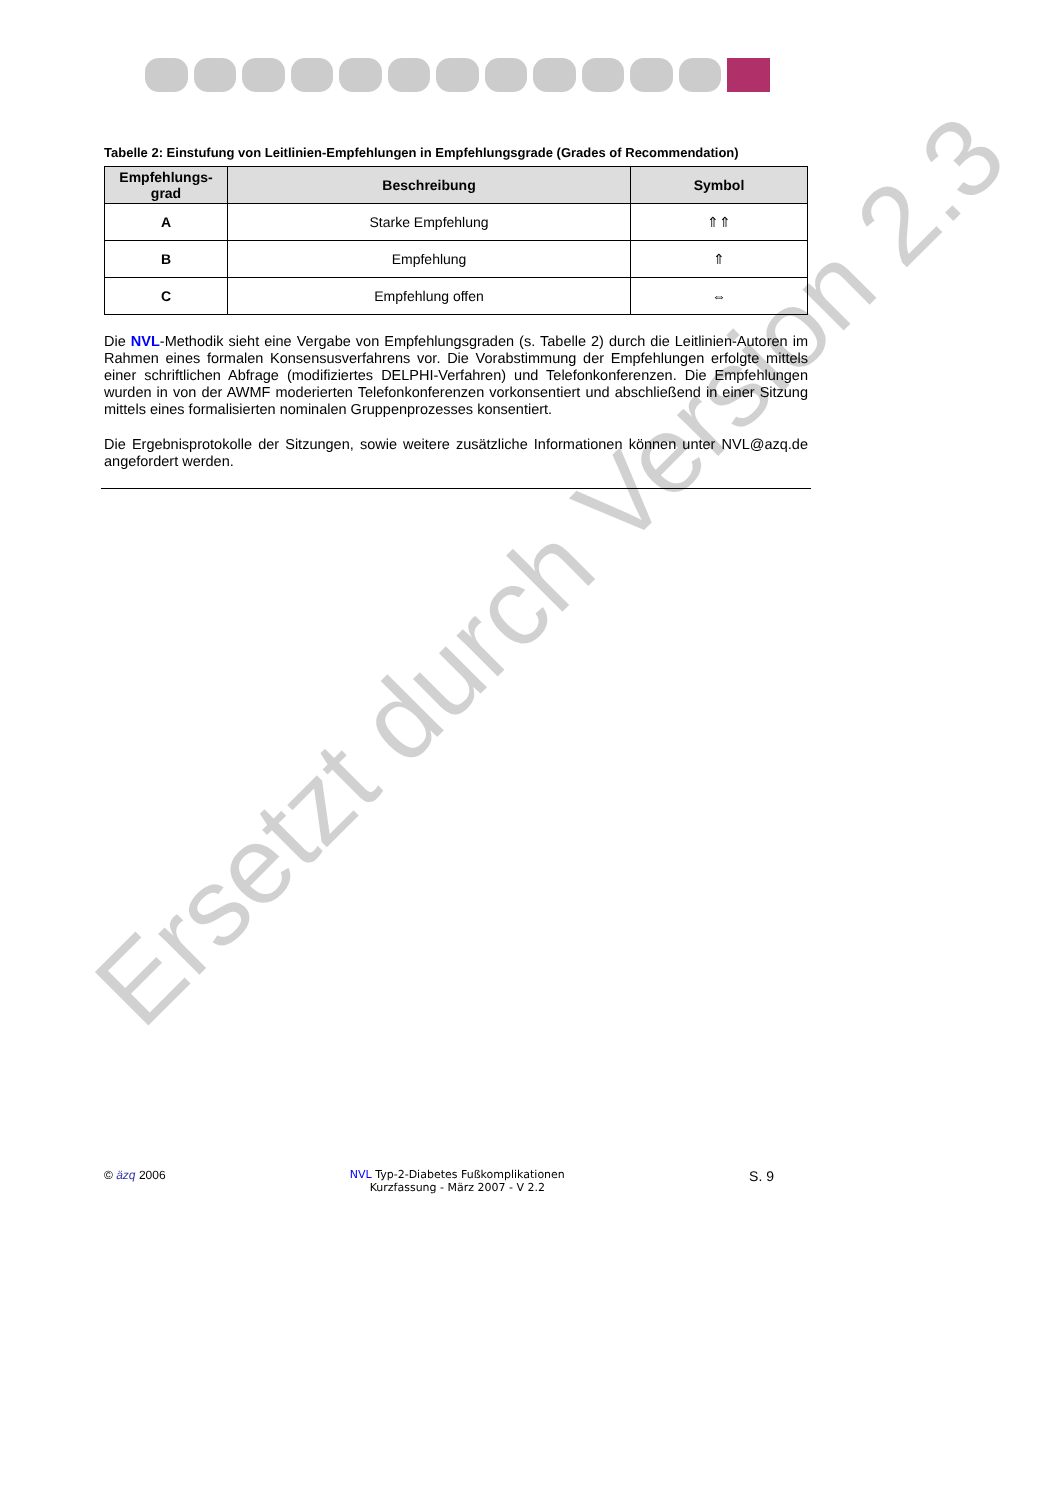Tabelle 2: Einstufung von Leitlinien-Empfehlungen in Empfehlungsgrade (Grades of Recommendation)
| Empfehlungs-grad | Beschreibung | Symbol |
| --- | --- | --- |
| A | Starke Empfehlung | ⇑⇑ |
| B | Empfehlung | ⇑ |
| C | Empfehlung offen | ⇔ |
Die NVL-Methodik sieht eine Vergabe von Empfehlungsgraden (s. Tabelle 2) durch die Leitlinien-Autoren im Rahmen eines formalen Konsensusverfahrens vor. Die Vorabstimmung der Empfehlungen erfolgte mittels einer schriftlichen Abfrage (modifiziertes DELPHI-Verfahren) und Telefonkonferenzen. Die Empfehlungen wurden in von der AWMF moderierten Telefonkonferenzen vorkonsentiert und abschließend in einer Sitzung mittels eines formalisierten nominalen Gruppenprozesses konsentiert.
Die Ergebnisprotokolle der Sitzungen, sowie weitere zusätzliche Informationen können unter NVL@azq.de angefordert werden.
Ersetzt durch Version 2.3
© äzq 2006 NVL Typ-2-Diabetes Fußkomplikationen
Kurzfassung - März 2007 - V 2.2
S. 9